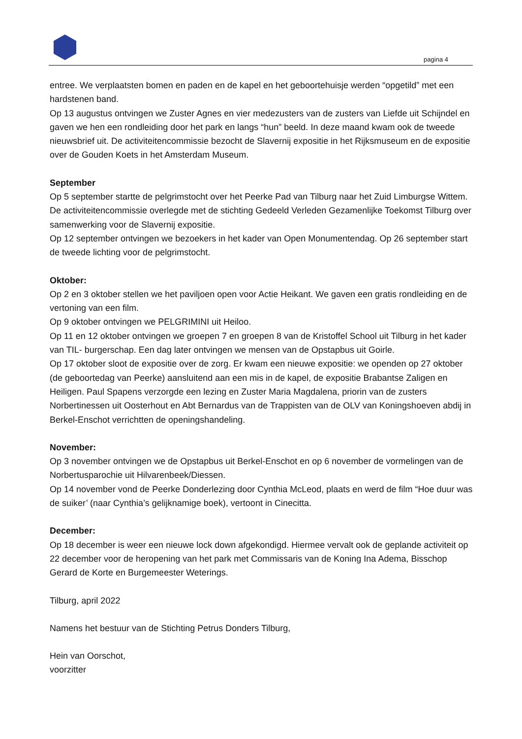pagina 4
entree. We verplaatsten bomen en paden en de kapel en het geboortehuisje werden “opgetild” met een hardstenen band.
Op 13 augustus ontvingen we Zuster Agnes en vier medezusters van de zusters van Liefde uit Schijndel en gaven we hen een rondleiding door het park en langs “hun” beeld. In deze maand kwam ook de tweede nieuwsbrief uit. De activiteitencommissie bezocht de Slavernij expositie in het Rijksmuseum en de expositie over de Gouden Koets in het Amsterdam Museum.
September
Op 5 september startte de pelgrimstocht over het Peerke Pad van Tilburg naar het Zuid Limburgse Wittem.
De activiteitencommissie overlegde met de stichting Gedeeld Verleden Gezamenlijke Toekomst Tilburg over samenwerking voor de Slavernij expositie.
Op 12 september ontvingen we bezoekers in het kader van Open Monumentendag. Op 26 september start de tweede lichting voor de pelgrimstocht.
Oktober:
Op 2 en 3 oktober stellen we het paviljoen open voor Actie Heikant. We gaven een gratis rondleiding en de vertoning van een film.
Op 9 oktober ontvingen we PELGRIMINI uit Heiloo.
Op 11 en 12 oktober ontvingen we groepen 7 en groepen 8 van de Kristoffel School uit Tilburg in het kader van TIL- burgerschap. Een dag later ontvingen we mensen van de Opstapbus uit Goirle.
Op 17 oktober sloot de expositie over de zorg. Er kwam een nieuwe expositie: we openden op 27 oktober (de geboortedag van Peerke) aansluitend aan een mis in de kapel, de expositie Brabantse Zaligen en Heiligen. Paul Spapens verzorgde een lezing en Zuster Maria Magdalena, priorin van de zusters Norbertinessen uit Oosterhout en Abt Bernardus van de Trappisten van de OLV van Koningshoeven abdij in Berkel-Enschot verrichtten de openingshandeling.
November:
Op 3 november ontvingen we de Opstapbus uit Berkel-Enschot en op 6 november de vormelingen van de Norbertusparochie uit Hilvarenbeek/Diessen.
Op 14 november vond de Peerke Donderlezing door Cynthia McLeod, plaats en werd de film “Hoe duur was de suiker’ (naar Cynthia’s gelijknamige boek), vertoont in Cinecitta.
December:
Op 18 december is weer een nieuwe lock down afgekondigd. Hiermee vervalt ook de geplande activiteit op 22 december voor de heropening van het park met Commissaris van de Koning Ina Adema, Bisschop Gerard de Korte en Burgemeester Weterings.
Tilburg, april 2022
Namens het bestuur van de Stichting Petrus Donders Tilburg,
Hein van Oorschot,
voorzitter